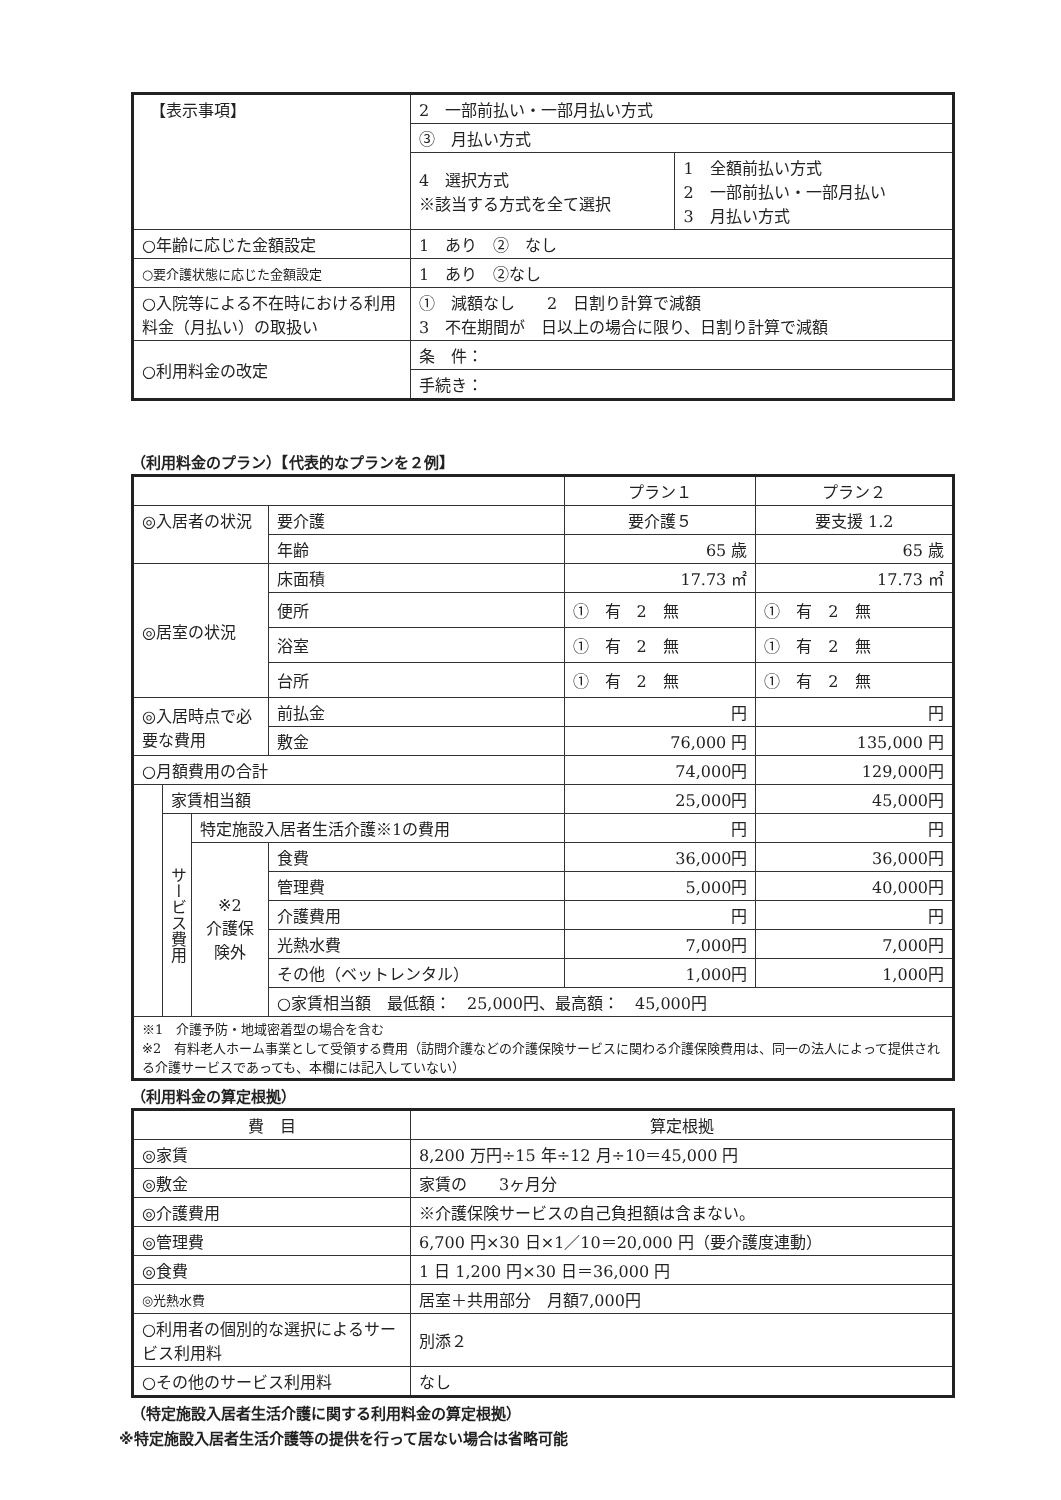| 【表示事項】 | 2 一部前払い・一部月払い方式 | |
| | ③ 月払い方式 | |
| | 4 選択方式 ※該当する方式を全て選択 | 1 全額前払い方式 2 一部前払い・一部月払い 3 月払い方式 |
| ○年齢に応じた金額設定 | 1 あり ② なし | |
| ○要介護状態に応じた金額設定 | 1 あり ②なし | |
| ○入院等による不在時における利用料金（月払い）の取扱い | ① 減額なし 2 日割り計算で減額 3 不在期間が 日以上の場合に限り、日割り計算で減額 | |
| ○利用料金の改定 | 条 件： | |
| | 手続き： | |
（利用料金のプラン）【代表的なプランを２例】
| | | | | プラン１ | プラン２ |
| ◎入居者の状況 | | | 要介護 | 要介護５ | 要支援 1.2 |
| | | | 年齢 | 65 歳 | 65 歳 |
| ◎居室の状況 | | | 床面積 | 17.73 ㎡ | 17.73 ㎡ |
| | | | 便所 | ① 有 2 無 | ① 有 2 無 |
| | | | 浴室 | ① 有 2 無 | ① 有 2 無 |
| | | | 台所 | ① 有 2 無 | ① 有 2 無 |
| ◎入居時点で必要な費用 | | | 前払金 | 円 | 円 |
| | | | 敷金 | 76,000 円 | 135,000 円 |
| ○月額費用の合計 | | | | 74,000円 | 129,000円 |
| | 家賃相当額 | | | 25,000円 | 45,000円 |
| | サービス費用 | 特定施設入居者生活介護※1の費用 | | 円 | 円 |
| | | ※2 介護保険外 | 食費 | 36,000円 | 36,000円 |
| | | | 管理費 | 5,000円 | 40,000円 |
| | | | 介護費用 | 円 | 円 |
| | | | 光熱水費 | 7,000円 | 7,000円 |
| | | | その他（ベットレンタル） | 1,000円 | 1,000円 |
| | | | ○家賃相当額 最低額： 25,000円、最高額： 45,000円 | | |
| ※1 介護予防・地域密着型の場合を含む ※2 有料老人ホーム事業として受領する費用（訪問介護などの介護保険サービスに関わる介護保険費用は、同一の法人によって提供される介護サービスであっても、本欄には記入していない） | | | | | |
（利用料金の算定根拠）
| 費 目 | 算定根拠 |
| ◎家賃 | 8,200 万円÷15 年÷12 月÷10＝45,000 円 |
| ◎敷金 | 家賃の 3ヶ月分 |
| ◎介護費用 | ※介護保険サービスの自己負担額は含まない。 |
| ◎管理費 | 6,700 円×30 日×1／10＝20,000 円（要介護度連動） |
| ◎食費 | 1 日 1,200 円×30 日＝36,000 円 |
| ◎光熱水費 | 居室＋共用部分 月額7,000円 |
| ○利用者の個別的な選択によるサービス利用料 | 別添２ |
| ○その他のサービス利用料 | なし |
（特定施設入居者生活介護に関する利用料金の算定根拠）
※特定施設入居者生活介護等の提供を行って居ない場合は省略可能